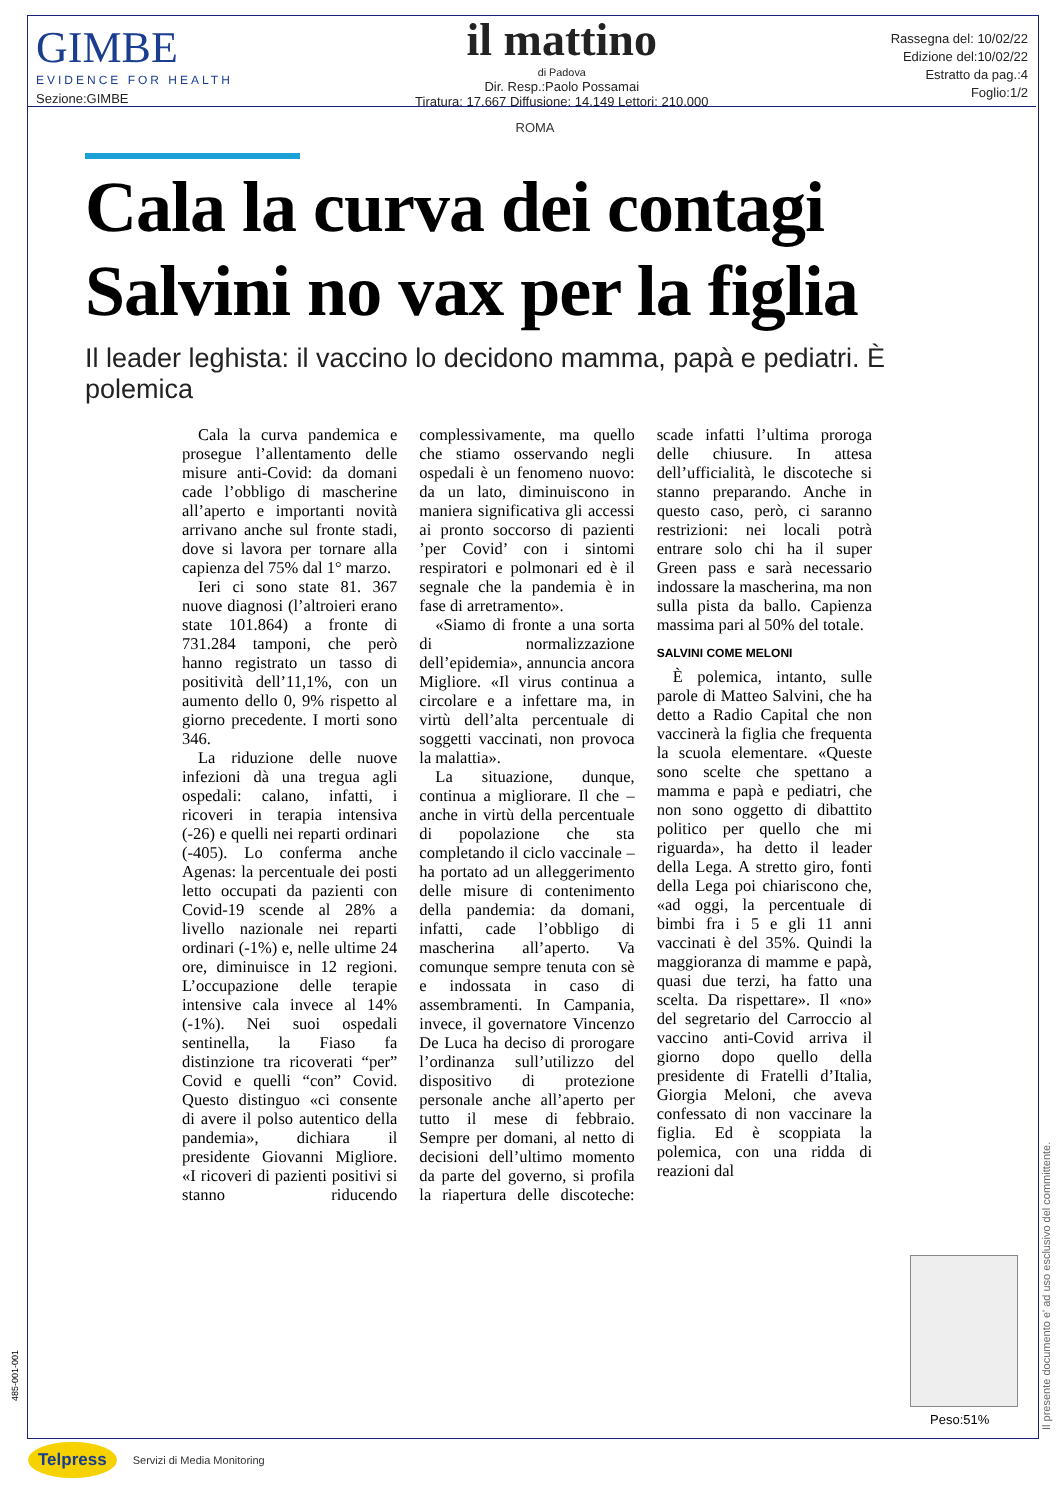GIMBE
EVIDENCE FOR HEALTH
Sezione:GIMBE
il mattino
di Padova
Dir. Resp.:Paolo Possamai
Tiratura: 17.667 Diffusione: 14.149 Lettori: 210.000
Rassegna del: 10/02/22
Edizione del:10/02/22
Estratto da pag.:4
Foglio:1/2
ROMA
Cala la curva dei contagi
Salvini no vax per la figlia
Il leader leghista: il vaccino lo decidono mamma, papà e pediatri. È polemica
Cala la curva pandemica e prosegue l’allentamento delle misure anti-Covid: da domani cade l’obbligo di mascherine all’aperto e importanti novità arrivano anche sul fronte stadi, dove si lavora per tornare alla capienza del 75% dal 1° marzo.
Ieri ci sono state 81. 367 nuove diagnosi (l’altroieri erano state 101.864) a fronte di 731.284 tamponi, che però hanno registrato un tasso di positività dell’11,1%, con un aumento dello 0, 9% rispetto al giorno precedente. I morti sono 346.
La riduzione delle nuove infezioni dà una tregua agli ospedali: calano, infatti, i ricoveri in terapia intensiva (-26) e quelli nei reparti ordinari (-405). Lo conferma anche Agenas: la percentuale dei posti letto occupati da pazienti con Covid-19 scende al 28% a livello nazionale nei reparti ordinari (-1%) e, nelle ultime 24 ore, diminuisce in 12 regioni. L’occupazione delle terapie intensive cala invece al 14% (-1%). Nei suoi ospedali sentinella, la Fiaso fa distinzione tra ricoverati “per” Covid e quelli “con” Covid. Questo distinguo «ci consente di avere il polso autentico della pandemia», dichiara il presidente Giovanni Migliore. «I ricoveri di pazienti positivi si stanno riducendo complessivamente, ma quello che stiamo osservando negli ospedali è un fenomeno nuovo: da un lato, diminuiscono in maniera significativa gli accessi ai pronto soccorso di pazienti ’per Covid’ con i sintomi respiratori e polmonari ed è il segnale che la pandemia è in fase di arretramento».
«Siamo di fronte a una sorta di normalizzazione dell’epidemia», annuncia ancora Migliore. «Il virus continua a circolare e a infettare ma, in virtù dell’alta percentuale di soggetti vaccinati, non provoca la malattia».
La situazione, dunque, continua a migliorare. Il che – anche in virtù della percentuale di popolazione che sta completando il ciclo vaccinale – ha portato ad un alleggerimento delle misure di contenimento della pandemia: da domani, infatti, cade l’obbligo di mascherina all’aperto. Va comunque sempre tenuta con sè e indossata in caso di assembramenti. In Campania, invece, il governatore Vincenzo De Luca ha deciso di prorogare l’ordinanza sull’utilizzo del dispositivo di protezione personale anche all’aperto per tutto il mese di febbraio. Sempre per domani, al netto di decisioni dell’ultimo momento da parte del governo, si profila la riapertura delle discoteche: scade infatti l’ultima proroga delle chiusure. In attesa dell’ufficialità, le discoteche si stanno preparando. Anche in questo caso, però, ci saranno restrizioni: nei locali potrà entrare solo chi ha il super Green pass e sarà necessario indossare la mascherina, ma non sulla pista da ballo. Capienza massima pari al 50% del totale.
SALVINI COME MELONI
È polemica, intanto, sulle parole di Matteo Salvini, che ha detto a Radio Capital che non vaccinerà la figlia che frequenta la scuola elementare. «Queste sono scelte che spettano a mamma e papà e pediatri, che non sono oggetto di dibattito politico per quello che mi riguarda», ha detto il leader della Lega. A stretto giro, fonti della Lega poi chiariscono che, «ad oggi, la percentuale di bimbi fra i 5 e gli 11 anni vaccinati è del 35%. Quindi la maggioranza di mamme e papà, quasi due terzi, ha fatto una scelta. Da rispettare». Il «no» del segretario del Carroccio al vaccino anti-Covid arriva il giorno dopo quello della presidente di Fratelli d’Italia, Giorgia Meloni, che aveva confessato di non vaccinare la figlia. Ed è scoppiata la polemica, con una ridda di reazioni dal
Peso:51%
Il presente documento e' ad uso esclusivo del committente.
485-001-001
Telpress Servizi di Media Monitoring